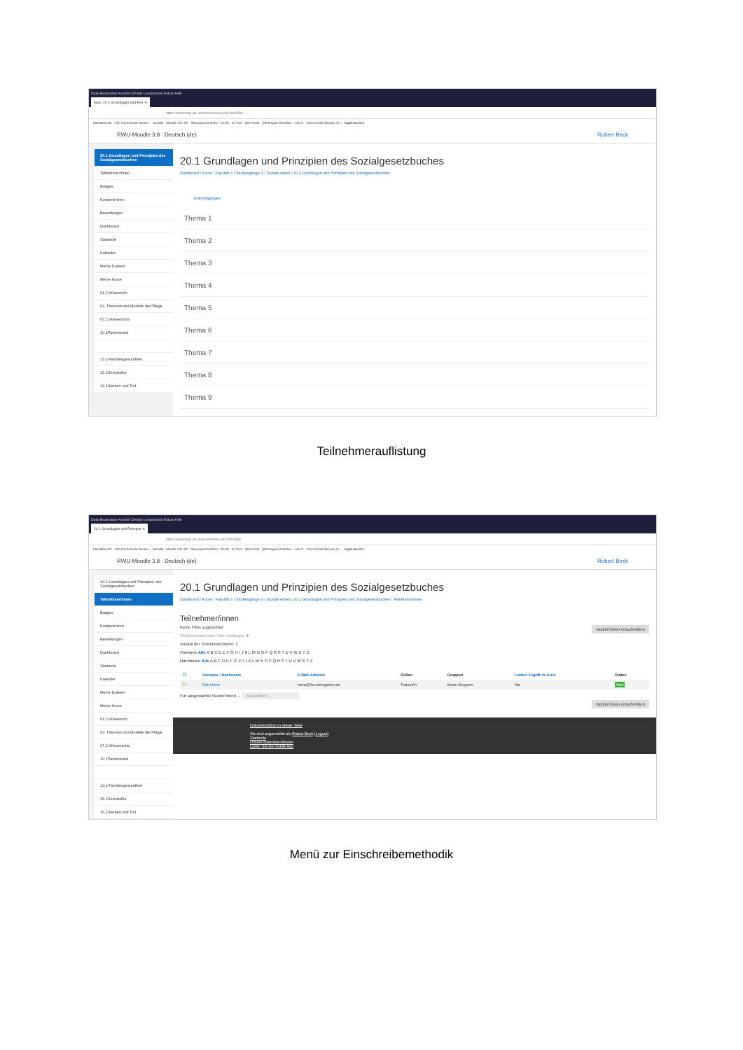Datei Bearbeiten Ansicht Chronik Lesezeichen Extras Hilfe
Kurs: 20.1 Grundlagen und Prin ✕
https://elearning.rwu.de/course/view.php?id=3380
Meistbesucht · LSF Hochschule Raven... · Moodle · Moodle 3.8: SO · Serviceportal RWU · ZEUS · IC Print · QM-Portal · QM Engine Workflow · I-do-IT · Cisco Email Security Vi... · BigBlueButton
RWU-Moodle 3.8 Deutsch (de) Robert Beck
20.1 Grundlagen und Prinzipien des Sozialgesetzbuches
Teilnehmer/innen
Badges
Kompetenzen
Bewertungen
Dashboard
Startseite
Kalender
Meine Dateien
Meine Kurse
01.2 Wissensch
03. Theorien und Modelle der Pflege
07.2 Wissenscha
10.1Patientened
13.2 Familiengesundheit
15.2Soziokultur
16.1Sterben und Tod
20.1 Grundlagen und Prinzipien des Sozialgesetzbuches
Dashboard / Kurse / Fakultät S / Studiengänge S / Soziale Arbeit / 20.1 Grundlagen und Prinzipien des Sozialgesetzbuches
Ankündigungen
Thema 1
Thema 2
Thema 3
Thema 4
Thema 5
Thema 6
Thema 7
Thema 8
Thema 9
Teilnehmerauflistung
Datei Bearbeiten Ansicht Chronik Lesezeichen Extras Hilfe
20.1 Grundlagen und Prinzipie ✕
https://elearning.rwu.de/user/index.php?id=3380
Meistbesucht · LSF Hochschule Raven... · Moodle · Moodle 3.8: SO · Serviceportal RWU · ZEUS · IC Print · QM-Portal · QM Engine Workflow · I-do-IT · Cisco Email Security Vi... · BigBlueButton
RWU-Moodle 3.8 Deutsch (de) Robert Beck
20.1 Grundlagen und Prinzipien des Sozialgesetzbuches
Teilnehmer/innen
Badges
Kompetenzen
Bewertungen
Dashboard
Startseite
Kalender
Meine Dateien
Meine Kurse
01.2 Wissensch
03. Theorien und Modelle der Pflege
07.2 Wissenscha
10.1Patientened
13.2 Familiengesundheit
15.2Soziokultur
16.1Sterben und Tod
20.1 Grundlagen und Prinzipien des Sozialgesetzbuches
Dashboard / Kurse / Fakultät S / Studiengänge S / Soziale Arbeit / 20.1 Grundlagen und Prinzipien des Sozialgesetzbuches / Teilnehmer/innen
Teilnehmer/innen
Keine Filter zugeordnet Nutzer/innen einschreiben
Schlüsselwort oder Filter festlegen ▼
Anzahl der Teilnehmer/innen: 1
Vorname Alle A B C D E F G H I J K L M N O P Q R S T U V W X Y Z
Nachname Alle A B C D E F G H I J K L M N O P Q R S T U V W X Y Z
| ☐ | Vorname / Nachname | E-Mail-Adresse | Rollen | Gruppen | Letzter Zugriff im Kurs | Status |
| --- | --- | --- | --- | --- | --- | --- |
| ☐ | Dirk Heinz | heinz@hs-weingarten.de | Trainer/in | Keine Gruppen | Nie | Aktiv |
Für ausgewählte Nutzer/innen ... Auswählen ...
Nutzer/innen einschreiben
Dokumentation zu dieser Seite
Sie sind angemeldet als Robert Beck (Logout)
Startseite
Unsere Datenlöschfristen
Laden Sie die mobile App
Menü zur Einschreibemethodik